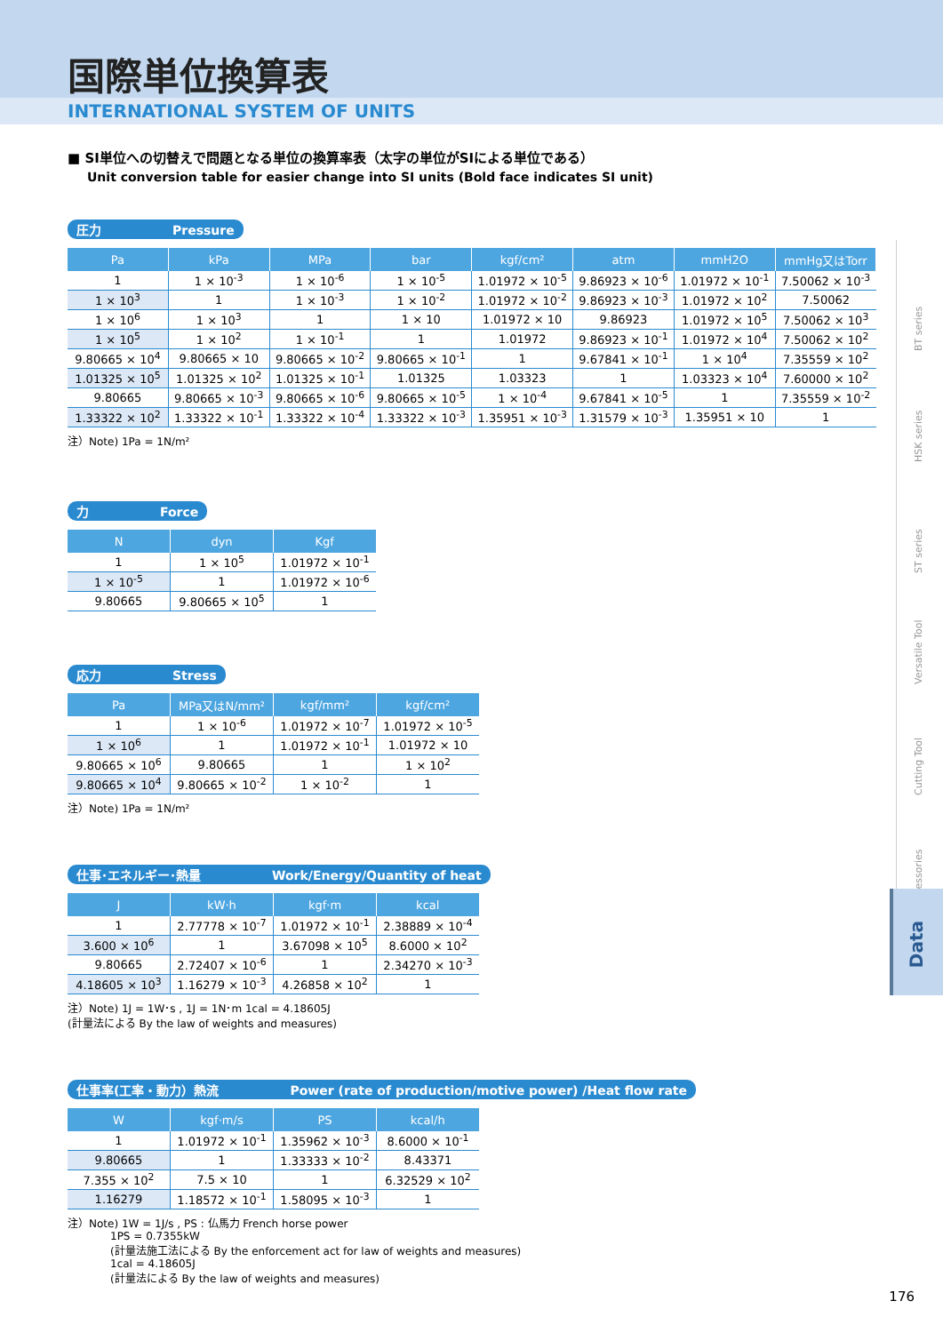国際単位換算表
INTERNATIONAL SYSTEM OF UNITS
■ SI単位への切替えで問題となる単位の換算率表（太字の単位がSIによる単位である）
Unit conversion table for easier change into SI units (Bold face indicates SI unit)
圧力 Pressure
| Pa | kPa | MPa | bar | kgf/cm² | atm | mmH2O | mmHg又はTorr |
| --- | --- | --- | --- | --- | --- | --- | --- |
| 1 | 1 × 10<sup>-3</sup> | 1 × 10<sup>-6</sup> | 1 × 10<sup>-5</sup> | 1.01972 × 10<sup>-5</sup> | 9.86923 × 10<sup>-6</sup> | 1.01972 × 10<sup>-1</sup> | 7.50062 × 10<sup>-3</sup> |
| 1 × 10<sup>3</sup> | 1 | 1 × 10<sup>-3</sup> | 1 × 10<sup>-2</sup> | 1.01972 × 10<sup>-2</sup> | 9.86923 × 10<sup>-3</sup> | 1.01972 × 10<sup>2</sup> | 7.50062 |
| 1 × 10<sup>6</sup> | 1 × 10<sup>3</sup> | 1 | 1 × 10 | 1.01972 × 10 | 9.86923 | 1.01972 × 10<sup>5</sup> | 7.50062 × 10<sup>3</sup> |
| 1 × 10<sup>5</sup> | 1 × 10<sup>2</sup> | 1 × 10<sup>-1</sup> | 1 | 1.01972 | 9.86923 × 10<sup>-1</sup> | 1.01972 × 10<sup>4</sup> | 7.50062 × 10<sup>2</sup> |
| 9.80665 × 10<sup>4</sup> | 9.80665 × 10 | 9.80665 × 10<sup>-2</sup> | 9.80665 × 10<sup>-1</sup> | 1 | 9.67841 × 10<sup>-1</sup> | 1 × 10<sup>4</sup> | 7.35559 × 10<sup>2</sup> |
| 1.01325 × 10<sup>5</sup> | 1.01325 × 10<sup>2</sup> | 1.01325 × 10<sup>-1</sup> | 1.01325 | 1.03323 | 1 | 1.03323 × 10<sup>4</sup> | 7.60000 × 10<sup>2</sup> |
| 9.80665 | 9.80665 × 10<sup>-3</sup> | 9.80665 × 10<sup>-6</sup> | 9.80665 × 10<sup>-5</sup> | 1 × 10<sup>-4</sup> | 9.67841 × 10<sup>-5</sup> | 1 | 7.35559 × 10<sup>-2</sup> |
| 1.33322 × 10<sup>2</sup> | 1.33322 × 10<sup>-1</sup> | 1.33322 × 10<sup>-4</sup> | 1.33322 × 10<sup>-3</sup> | 1.35951 × 10<sup>-3</sup> | 1.31579 × 10<sup>-3</sup> | 1.35951 × 10 | 1 |
注）Note) 1Pa = 1N/m²
力 Force
| N | dyn | Kgf |
| --- | --- | --- |
| 1 | 1 × 10<sup>5</sup> | 1.01972 × 10<sup>-1</sup> |
| 1 × 10<sup>-5</sup> | 1 | 1.01972 × 10<sup>-6</sup> |
| 9.80665 | 9.80665 × 10<sup>5</sup> | 1 |
応力 Stress
| Pa | MPa又はN/mm² | kgf/mm² | kgf/cm² |
| --- | --- | --- | --- |
| 1 | 1 × 10<sup>-6</sup> | 1.01972 × 10<sup>-7</sup> | 1.01972 × 10<sup>-5</sup> |
| 1 × 10<sup>6</sup> | 1 | 1.01972 × 10<sup>-1</sup> | 1.01972 × 10 |
| 9.80665 × 10<sup>6</sup> | 9.80665 | 1 | 1 × 10<sup>2</sup> |
| 9.80665 × 10<sup>4</sup> | 9.80665 × 10<sup>-2</sup> | 1 × 10<sup>-2</sup> | 1 |
注）Note) 1Pa = 1N/m²
仕事･エネルギー･熱量 Work/Energy/Quantity of heat
| J | kW·h | kgf·m | kcal |
| --- | --- | --- | --- |
| 1 | 2.77778 × 10<sup>-7</sup> | 1.01972 × 10<sup>-1</sup> | 2.38889 × 10<sup>-4</sup> |
| 3.600 × 10<sup>6</sup> | 1 | 3.67098 × 10<sup>5</sup> | 8.6000 × 10<sup>2</sup> |
| 9.80665 | 2.72407 × 10<sup>-6</sup> | 1 | 2.34270 × 10<sup>-3</sup> |
| 4.18605 × 10<sup>3</sup> | 1.16279 × 10<sup>-3</sup> | 4.26858 × 10<sup>2</sup> | 1 |
注）Note) 1J = 1W･s , 1J = 1N･m 1cal = 4.18605J
(計量法による By the law of weights and measures)
仕事率(工率・動力）熱流 Power (rate of production/motive power) /Heat flow rate
| W | kgf·m/s | PS | kcal/h |
| --- | --- | --- | --- |
| 1 | 1.01972 × 10<sup>-1</sup> | 1.35962 × 10<sup>-3</sup> | 8.6000 × 10<sup>-1</sup> |
| 9.80665 | 1 | 1.33333 × 10<sup>-2</sup> | 8.43371 |
| 7.355 × 10<sup>2</sup> | 7.5 × 10 | 1 | 6.32529 × 10<sup>2</sup> |
| 1.16279 | 1.18572 × 10<sup>-1</sup> | 1.58095 × 10<sup>-3</sup> | 1 |
注）Note) 1W = 1J/s , PS : 仏馬力 French horse power
1PS = 0.7355kW
(計量法施工法による By the enforcement act for law of weights and measures)
1cal = 4.18605J
(計量法による By the law of weights and measures)
BT series
HSK series
ST series
Versatile Tool
Cutting Tool
Accessories
Data
176